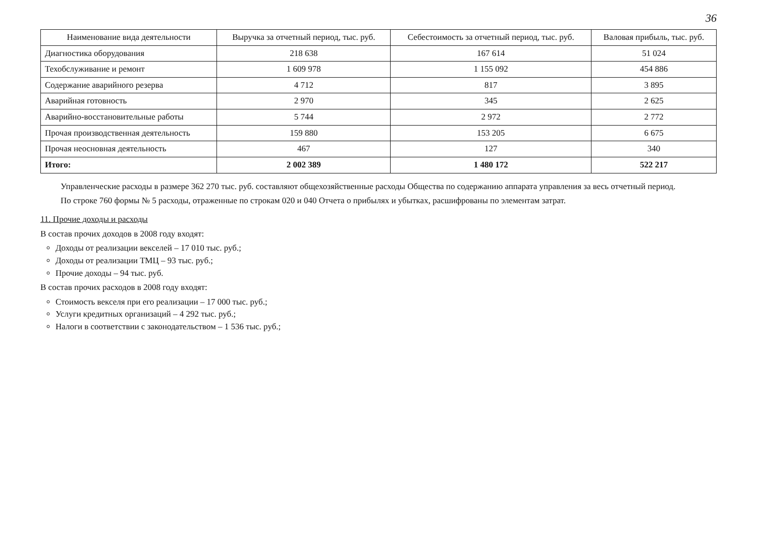36
| Наименование вида деятельности | Выручка за отчетный период, тыс. руб. | Себестоимость за отчетный период, тыс. руб. | Валовая прибыль, тыс. руб. |
| --- | --- | --- | --- |
| Диагностика оборудования | 218 638 | 167 614 | 51 024 |
| Техобслуживание и ремонт | 1 609 978 | 1 155 092 | 454 886 |
| Содержание аварийного резерва | 4 712 | 817 | 3 895 |
| Аварийная готовность | 2 970 | 345 | 2 625 |
| Аварийно-восстановительные работы | 5 744 | 2 972 | 2 772 |
| Прочая производственная деятельность | 159 880 | 153 205 | 6 675 |
| Прочая неосновная деятельность | 467 | 127 | 340 |
| Итого: | 2 002 389 | 1 480 172 | 522 217 |
Управленческие расходы в размере 362 270 тыс. руб. составляют общехозяйственные расходы Общества по содержанию аппарата управления за весь отчетный период.
По строке 760 формы № 5 расходы, отраженные по строкам 020 и 040 Отчета о прибылях и убытках, расшифрованы по элементам затрат.
11. Прочие доходы и расходы
В состав прочих доходов в 2008 году входят:
Доходы от реализации векселей – 17 010 тыс. руб.;
Доходы от реализации ТМЦ – 93 тыс. руб.;
Прочие доходы – 94 тыс. руб.
В состав прочих расходов в 2008 году входят:
Стоимость векселя при его реализации – 17 000 тыс. руб.;
Услуги кредитных организаций – 4 292 тыс. руб.;
Налоги в соответствии с законодательством – 1 536 тыс. руб.;